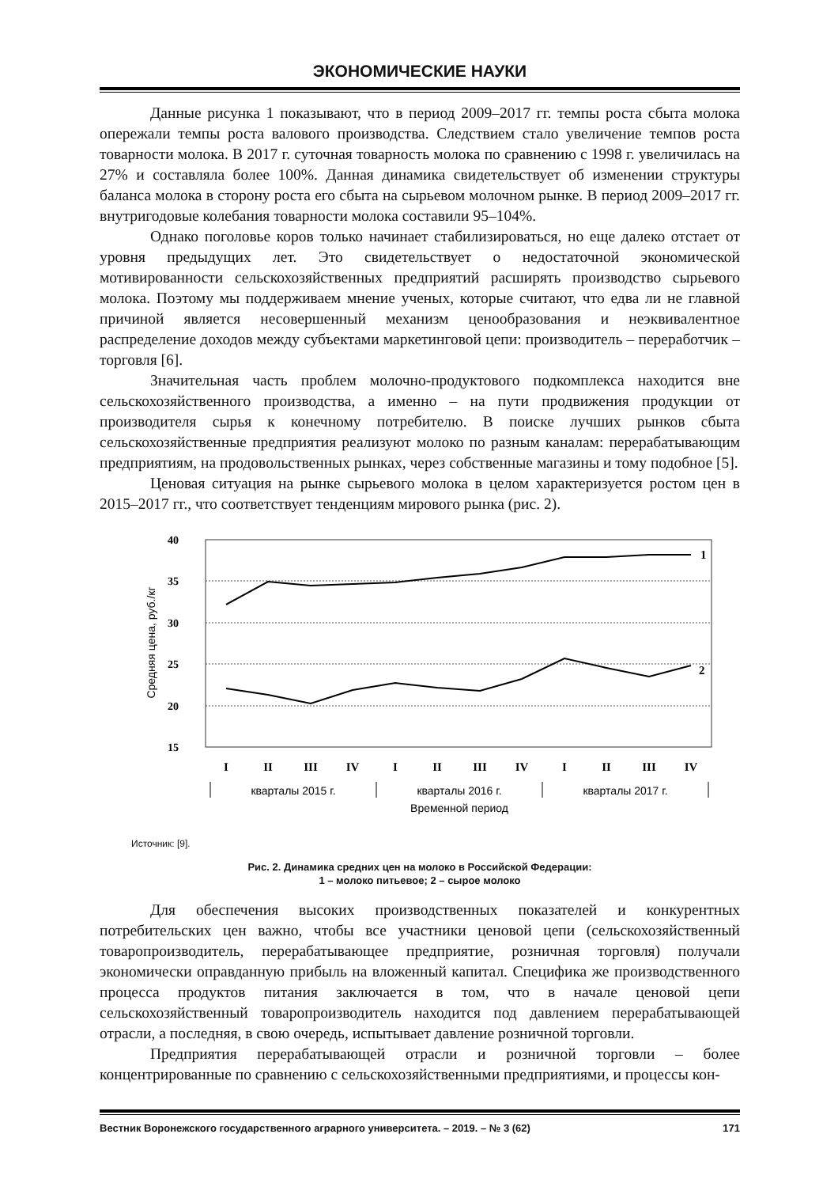ЭКОНОМИЧЕСКИЕ НАУКИ
Данные рисунка 1 показывают, что в период 2009–2017 гг. темпы роста сбыта молока опережали темпы роста валового производства. Следствием стало увеличение темпов роста товарности молока. В 2017 г. суточная товарность молока по сравнению с 1998 г. увеличилась на 27% и составляла более 100%. Данная динамика свидетельствует об изменении структуры баланса молока в сторону роста его сбыта на сырьевом молочном рынке. В период 2009–2017 гг. внутригодовые колебания товарности молока составили 95–104%.
Однако поголовье коров только начинает стабилизироваться, но еще далеко отстает от уровня предыдущих лет. Это свидетельствует о недостаточной экономической мотивированности сельскохозяйственных предприятий расширять производство сырьевого молока. Поэтому мы поддерживаем мнение ученых, которые считают, что едва ли не главной причиной является несовершенный механизм ценообразования и неэквивалентное распределение доходов между субъектами маркетинговой цепи: производитель – переработчик – торговля [6].
Значительная часть проблем молочно-продуктового подкомплекса находится вне сельскохозяйственного производства, а именно – на пути продвижения продукции от производителя сырья к конечному потребителю. В поиске лучших рынков сбыта сельскохозяйственные предприятия реализуют молоко по разным каналам: перерабатывающим предприятиям, на продовольственных рынках, через собственные магазины и тому подобное [5].
Ценовая ситуация на рынке сырьевого молока в целом характеризуется ростом цен в 2015–2017 гг., что соответствует тенденциям мирового рынка (рис. 2).
40
35
30
25
20
15
Средняя цена, руб./кг
1
2
I
II
III
IV
I
II
III
IV
I
II
III
IV
кварталы 2015 г.
кварталы 2016 г.
кварталы 2017 г.
Временной период
Источник: [9].
Рис. 2. Динамика средних цен на молоко в Российской Федерации:
1 – молоко питьевое; 2 – сырое молоко
Для обеспечения высоких производственных показателей и конкурентных потребительских цен важно, чтобы все участники ценовой цепи (сельскохозяйственный товаропроизводитель, перерабатывающее предприятие, розничная торговля) получали экономически оправданную прибыль на вложенный капитал. Специфика же производственного процесса продуктов питания заключается в том, что в начале ценовой цепи сельскохозяйственный товаропроизводитель находится под давлением перерабатывающей отрасли, а последняя, в свою очередь, испытывает давление розничной торговли.
Предприятия перерабатывающей отрасли и розничной торговли – более концентрированные по сравнению с сельскохозяйственными предприятиями, и процессы кон-
Вестник Воронежского государственного аграрного университета. – 2019. – № 3 (62) 171